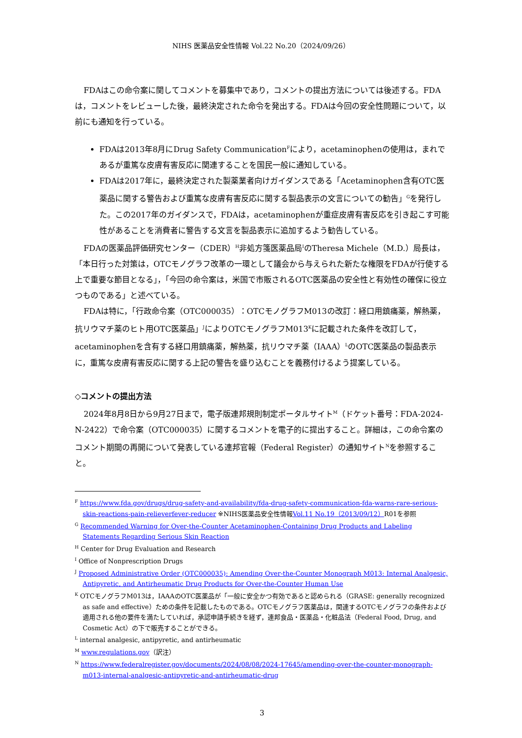NIHS 医薬品安全性情報 Vol.22 No.20（2024/09/26）
FDAはこの命令案に関してコメントを募集中であり，コメントの提出方法については後述する。FDAは，コメントをレビューした後，最終決定された命令を発出する。FDAは今回の安全性問題について，以前にも通知を行っている。
FDAは2013年8月にDrug Safety Communication<sup>F</sup>により，acetaminophenの使用は，まれであるが重篤な皮膚有害反応に関連することを国民一般に通知している。
FDAは2017年に，最終決定された製薬業者向けガイダンスである「Acetaminophen含有OTC医薬品に関する警告および重篤な皮膚有害反応に関する製品表示の文言についての勧告」<sup>G</sup>を発行した。この2017年のガイダンスで，FDAは，acetaminophenが重症皮膚有害反応を引き起こす可能性があることを消費者に警告する文言を製品表示に追加するよう勧告している。
FDAの医薬品評価研究センター（CDER）<sup>H</sup>非処方箋医薬品局<sup>I</sup>のTheresa Michele（M.D.）局長は，「本日行った対策は，OTCモノグラフ改革の一環として議会から与えられた新たな権限をFDAが行使する上で重要な節目となる」，「今回の命令案は，米国で市販されるOTC医薬品の安全性と有効性の確保に役立つものである」と述べている。
FDAは特に，「行政命令案（OTC000035）：OTCモノグラフM013の改訂：経口用鎮痛薬，解熱薬，抗リウマチ薬のヒト用OTC医薬品」<sup>J</sup>によりOTCモノグラフM013<sup>K</sup>に記載された条件を改訂して，acetaminophenを含有する経口用鎮痛薬，解熱薬，抗リウマチ薬（IAAA）<sup>L</sup>のOTC医薬品の製品表示に，重篤な皮膚有害反応に関する上記の警告を盛り込むことを義務付けるよう提案している。
◇コメントの提出方法
2024年8月8日から9月27日まで，電子版連邦規則制定ポータルサイト<sup>M</sup>（ドケット番号：FDA-2024-N-2422）で命令案（OTC000035）に関するコメントを電子的に提出すること。詳細は，この命令案のコメント期間の再開について発表している連邦官報（Federal Register）の通知サイト<sup>N</sup>を参照すること。
<sup>F</sup> https://www.fda.gov/drugs/drug-safety-and-availability/fda-drug-safety-communication-fda-warns-rare-serious-skin-reactions-pain-relieverfever-reducer ※NIHS医薬品安全性情報Vol.11 No.19（2013/09/12）R01を参照
<sup>G</sup> Recommended Warning for Over-the-Counter Acetaminophen-Containing Drug Products and Labeling Statements Regarding Serious Skin Reaction
<sup>H</sup> Center for Drug Evaluation and Research
<sup>I</sup> Office of Nonprescription Drugs
<sup>J</sup> Proposed Administrative Order (OTC000035): Amending Over-the-Counter Monograph M013: Internal Analgesic, Antipyretic, and Antirheumatic Drug Products for Over-the-Counter Human Use
<sup>K</sup> OTCモノグラフM013は，IAAAのOTC医薬品が「一般に安全かつ有効であると認められる（GRASE: generally recognized as safe and effective）ための条件を記載したものである。OTCモノグラフ医薬品は，関連するOTCモノグラフの条件および適用される他の要件を満たしていれば，承認申請手続きを経ず，連邦食品・医薬品・化粧品法（Federal Food, Drug, and Cosmetic Act）の下で販売することができる。
<sup>L</sup> internal analgesic, antipyretic, and antirheumatic
<sup>M</sup> www.regulations.gov（訳注）
<sup>N</sup> https://www.federalregister.gov/documents/2024/08/08/2024-17645/amending-over-the-counter-monograph-m013-internal-analgesic-antipyretic-and-antirheumatic-drug
3